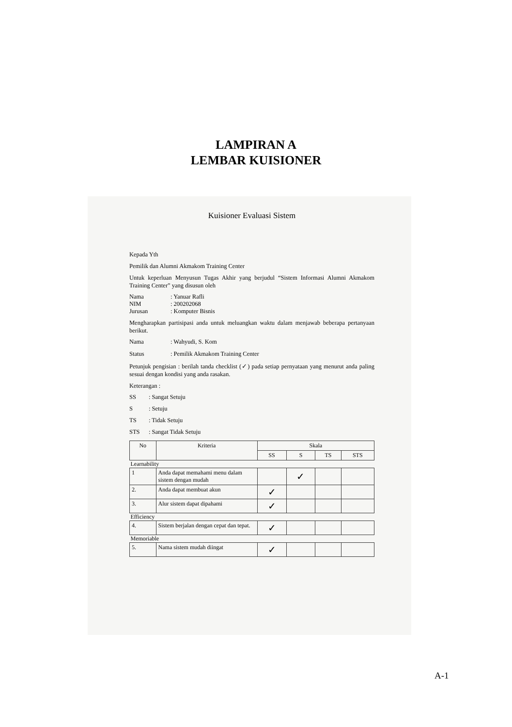LAMPIRAN A
LEMBAR KUISIONER
Kuisioner Evaluasi Sistem
Kepada Yth
Pemilik dan Alumni Akmakom Training Center
Untuk keperluan Menyusun Tugas Akhir yang berjudul “Sistem Informasi Alumni Akmakom Training Center” yang disusun oleh
Nama: Yanuar Rafli
NIM: 200202068
Jurusan: Komputer Bisnis
Mengharapkan partisipasi anda untuk meluangkan waktu dalam menjawab beberapa pertanyaan berikut.
Nama: Wahyudi, S. Kom
Status: Pemilik Akmakom Training Center
Petunjuk pengisian : berilah tanda checklist (✓) pada setiap pernyataan yang menurut anda paling sesuai dengan kondisi yang anda rasakan.
Keterangan :
SS: Sangat Setuju
S: Setuju
TS: Tidak Setuju
STS: Sangat Tidak Setuju
| No | Kriteria | Skala | | | |
| --- | --- | --- | --- | --- | --- |
| | | SS | S | TS | STS |
| Learnability | | | | | |
| 1 | Anda dapat memahami menu dalam sistem dengan mudah | | ✓ | | |
| 2. | Anda dapat membuat akun | ✓ | | | |
| 3. | Alur sistem dapat dipahami | ✓ | | | |
| Efficiency | | | | | |
| 4. | Sistem berjalan dengan cepat dan tepat. | ✓ | | | |
| Memoriable | | | | | |
| 5. | Nama sistem mudah diingat | ✓ | | | |
A-1